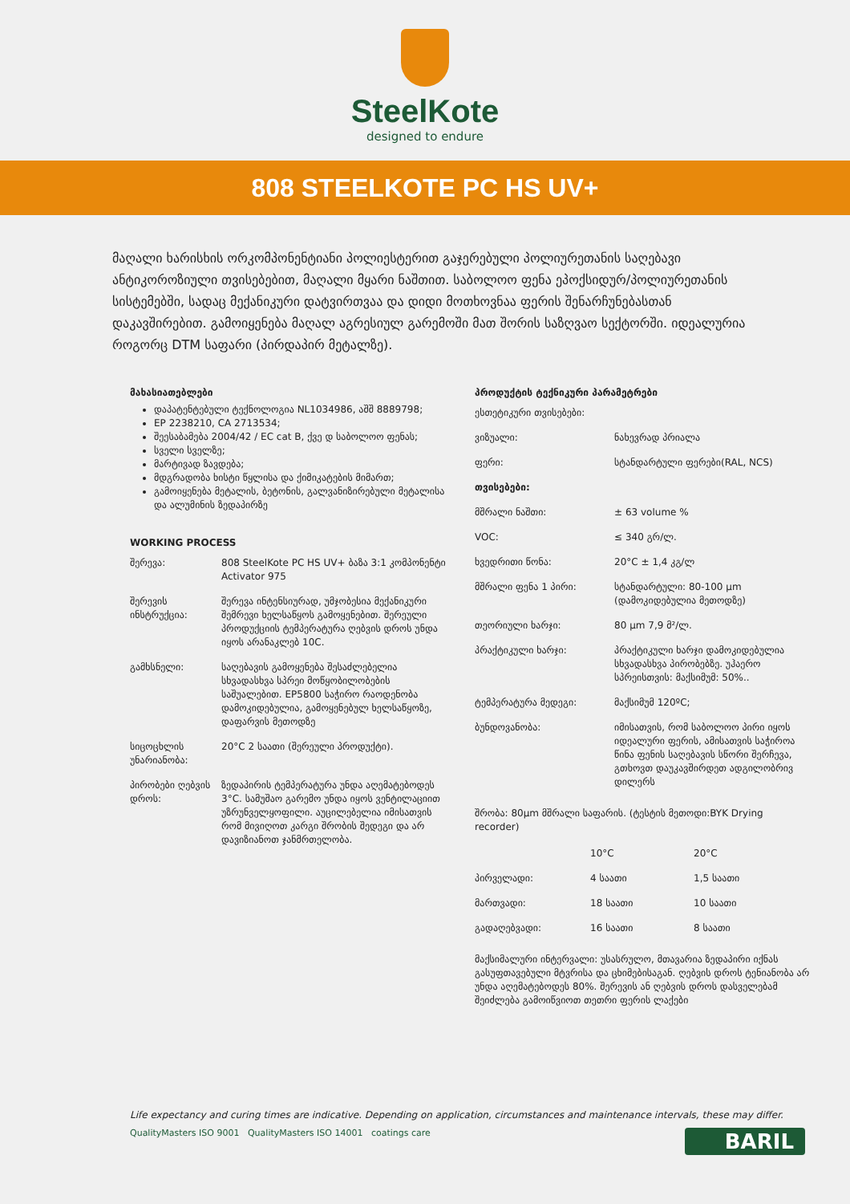SteelKote
designed to endure
808 STEELKOTE PC HS UV+
მაღალი ხარისხის ორკომპონენტიანი პოლიესტერით გაჯერებული პოლიურეთანის საღებავი ანტიკოროზიული თვისებებით, მაღალი მყარი ნაშთით. საბოლოო ფენა ეპოქსიდურ/პოლიურეთანის სისტემებში, სადაც მექანიკური დატვირთვაა და დიდი მოთხოვნაა ფერის შენარჩუნებასთან დაკავშირებით. გამოიყენება მაღალ აგრესიულ გარემოში მათ შორის საზღვაო სექტორში. იდეალურია როგორც DTM საფარი (პირდაპირ მეტალზე).
მახასიათებლები
დაპატენტებული ტექნოლოგია NL1034986, აშშ 8889798;
EP 2238210, CA 2713534;
შეესაბამება 2004/42 / EC cat B, ქვე დ საბოლოო ფენას;
სველი სველზე;
მარტივად ზავდება;
მდგრადობა ხისტი წყლისა და ქიმიკატების მიმართ;
გამოიყენება მეტალის, ბეტონის, გალვანიზირებული მეტალისა და ალუმინის ზედაპირზე
WORKING PROCESS
| შერევა: | 808 SteelKote PC HS UV+ ბაზა 3:1 კომპონენტი Activator 975 |
| შერევის ინსტრუქცია: | შერევა ინტენსიურად, უმჯობესია მექანიკური შემრევი ხელსაწყოს გამოყენებით. შერეული პროდუქციის ტემპერატურა ღებვის დროს უნდა იყოს არანაკლებ 10C. |
| გამხსნელი: | საღებავის გამოყენება შესაძლებელია სხვადასხვა სპრეი მოწყობილობების საშუალებით. EP5800 საჭირო რაოდენობა დამოკიდებულია, გამოყენებულ ხელსაწყოზე, დაფარვის მეთოდზე |
| სიცოცხლის უნარიანობა: | 20°C 2 საათი (შერეული პროდუქტი). |
| პირობები ღებვის დროს: | ზედაპირის ტემპერატურა უნდა აღემატებოდეს 3°C. სამუშაო გარემო უნდა იყოს ვენტილაციით უზრუნველყოფილი. აუცილებელია იმისათვის რომ მივიღოთ კარგი შრობის შედეგი და არ დავიზიანოთ ჯანმრთელობა. |
პროდუქტის ტექნიკური პარამეტრები
| ესთეტიკური თვისებები: | |
| ვიზუალი: | ნახევრად პრიალა |
| ფერი: | სტანდარტული ფერები(RAL, NCS) |
| თვისებები: | |
| მშრალი ნაშთი: | ± 63 volume % |
| VOC: | ≤ 340 გრ/ლ. |
| ხვედრითი წონა: | 20°C ± 1,4 კგ/ლ |
| მშრალი ფენა 1 პირი: | სტანდარტული: 80-100 µm (დამოკიდებულია მეთოდზე) |
| თეორიული ხარჯი: | 80 µm 7,9 მ²/ლ. |
| პრაქტიკული ხარჯი: | პრაქტიკული ხარჯი დამოკიდებულია სხვადასხვა პირობებზე. უჰაერო სპრეისთვის: მაქსიმუმ: 50%.. |
| ტემპერატურა მედეგი: | მაქსიმუმ 120ºC; |
| ბუნდოვანობა: | იმისათვის, რომ საბოლოო პირი იყოს იდეალური ფერის, ამისათვის საჭიროა წინა ფენის საღებავის სწორი შერჩევა, გთხოვთ დაუკავშირდეთ ადგილობრივ დილერს |
შრობა: 80µm მშრალი საფარის. (ტესტის მეთოდი:BYK Drying recorder)
| | 10°C | 20°C |
| პირველადი: | 4 საათი | 1,5 საათი |
| მართვადი: | 18 საათი | 10 საათი |
| გადაღებვადი: | 16 საათი | 8 საათი |
მაქსიმალური ინტერვალი: უსასრულო, მთავარია ზედაპირი იქნას გასუფთავებული მტვრისა და ცხიმებისაგან. ღებვის დროს ტენიანობა არ უნდა აღემატებოდეს 80%. შერევის ან ღებვის დროს დასველებამ შეიძლება გამოიწვიოთ თეთრი ფერის ლაქები
Life expectancy and curing times are indicative. Depending on application, circumstances and maintenance intervals, these may differ.
QualityMasters ISO 9001 QualityMasters ISO 14001 coatings care
BARIL